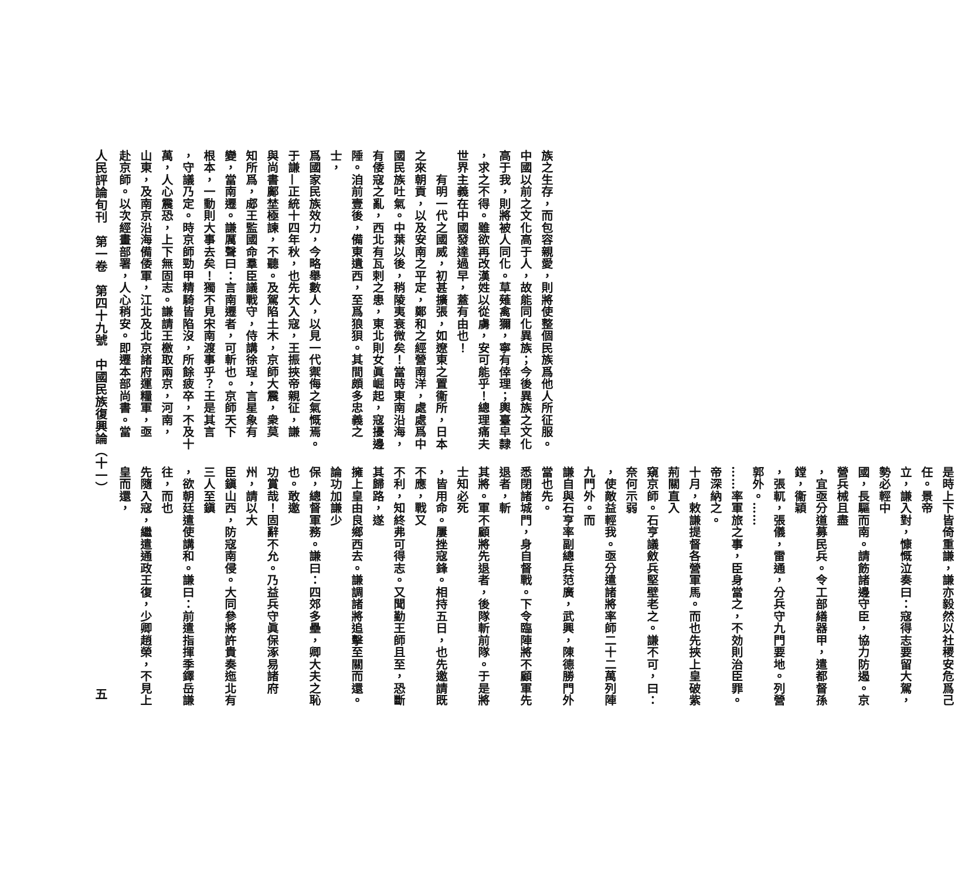族之生存，而包容親愛，則將使整個民族爲他人所征服。
中國以前之文化高于人，故能同化異族；今後異族之文化
高于我，則將被人同化。草薙禽獮，寧有倖理；輿臺皁隸
，求之不得。雖欲再改漢姓以從虜，安可能乎！總理痛夫
世界主義在中國發達過早，蓋有由也！
　　有明一代之國威，初甚擴張，如遼東之置衞所，日本
之來朝貢，以及安南之平定，鄭和之經營南洋，處處爲中
國民族吐氣。中葉以後，稍陵夷衰微矣！當時東南沿海，
有倭寇之亂，西北有瓦剌之患，東北則女眞崛起，寇擾邊
陲。洎前壹後，備東遺西，至爲狼狽。其間頗多忠義之士，
爲國家民族效力，今略舉數人，以見一代禦侮之氣慨焉。
于謙—正統十四年秋，也先大入寇，王振挾帝親征，謙
與尚書鄺埜極諫，不聽。及駕陷土木，京師大震，衆莫
知所爲，郕王監國命羣臣議戰守，侍講徐珵，言星象有
變，當南遷。謙厲聲曰：言南遷者，可斬也。京師天下
根本，一動則大事去矣！獨不見宋南渡事乎？王是其言
，守議乃定。時京師勁甲精騎皆陷沒，所餘疲卒，不及十
萬，人心震恐，上下無固志。謙請王檄取兩京，河南，
山東，及南京沿海備倭軍，江北及北京諸府運糧軍，亟
赴京師。以次經畫部署，人心稍安。即遷本部尚書。當
是時上下皆倚重謙，謙亦毅然以社稷安危爲己任。景帝
立，謙入對，慷慨泣奏曰：寇得志要留大駕，勢必輕中
國，長驅而南。請飭諸邊守臣，協力防遏。京營兵械且盡
，宜亟分道募民兵。令工部繕器甲，遣都督孫鏜，衞穎
，張軏，張儀，雷通，分兵守九門要地。列營郭外。……
……率軍旅之事，臣身當之，不効則治臣罪。帝深納之。
十月，敕謙提督各營軍馬。而也先挾上皇破紫荊關直入
窺京師。石亨議斂兵堅壁老之。謙不可，曰：奈何示弱
，使敵益輕我。亟分遣諸將率師二十二萬列陣九門外。而
謙自與石亨率副總兵范廣，武興，陳德勝門外當也先。
悉閉諸城門，身自督戰。下令臨陣將不顧軍先退者，斬
其將。軍不顧將先退者，後隊斬前隊。于是將士知必死
，皆用命。屢挫寇鋒。相持五日，也先邀請既不應，戰又
不利，知終弗可得志。又聞勤王師且至，恐斷其歸路，遂
擁上皇由良鄉西去。謙調諸將追擊至關而還。論功加謙少
保，總督軍務。謙曰：四郊多壘，卿大夫之恥也。敢邀
功賞哉！固辭不允。乃益兵守眞保涿易諸府州，請以大
臣鎭山西，防寇南侵。大同參將許貴奏迤北有三人至鎭
，欲朝廷遣使講和。謙曰：前遣指揮季鐸岳謙往，而也
先隨入寇，繼遣通政王復，少卿趙榮，不見上皇而還，
人民評論旬刊　第一卷　第四十九號　中國民族復興論（十一） 五